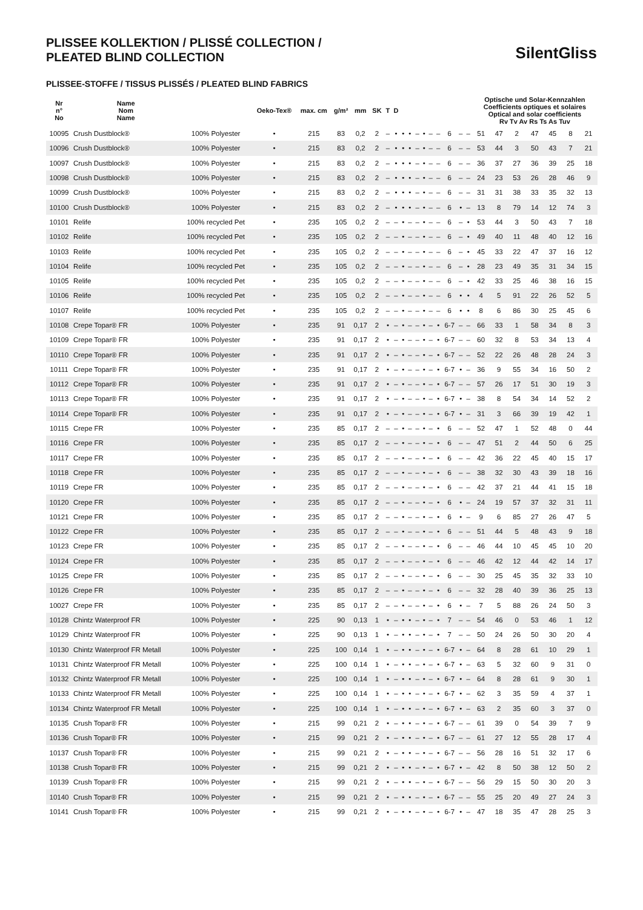PLISSEE KOLLEKTION / PLISSÉ COLLECTION /
PLEATED BLIND COLLECTION
SilentGliss
PLISSEE-STOFFE / TISSUS PLISSÉS / PLEATED BLIND FABRICS
| Nr n° No | Name Nom Name | | Oeko-Tex® | max. cm | g/m² | mm | SK | T | D | | | | | | | | | | Optische und Solar-Kennzahlen Coefficients optiques et solaires Optical and solar coefficients Rv Tv Av Rs Ts As Tuv | | | | | | |
| --- | --- | --- | --- | --- | --- | --- | --- | --- | --- | --- | --- | --- | --- | --- | --- | --- | --- | --- | --- | --- | --- | --- | --- | --- | --- |
| 10095 | Crush Dustblock® | 100% Polyester | • | 215 | 83 | 0,2 | 2 | – | • | • | • | – | • | – | – | 6 | – | – | 51 | 47 | 2 | 47 | 45 | 8 | 21 |
| 10096 | Crush Dustblock® | 100% Polyester | • | 215 | 83 | 0,2 | 2 | – | • | • | • | – | • | – | – | 6 | – | – | 53 | 44 | 3 | 50 | 43 | 7 | 21 |
| 10097 | Crush Dustblock® | 100% Polyester | • | 215 | 83 | 0,2 | 2 | – | • | • | • | – | • | – | – | 6 | – | – | 36 | 37 | 27 | 36 | 39 | 25 | 18 |
| 10098 | Crush Dustblock® | 100% Polyester | • | 215 | 83 | 0,2 | 2 | – | • | • | • | – | • | – | – | 6 | – | – | 24 | 23 | 53 | 26 | 28 | 46 | 9 |
| 10099 | Crush Dustblock® | 100% Polyester | • | 215 | 83 | 0,2 | 2 | – | • | • | • | – | • | – | – | 6 | – | – | 31 | 31 | 38 | 33 | 35 | 32 | 13 |
| 10100 | Crush Dustblock® | 100% Polyester | • | 215 | 83 | 0,2 | 2 | – | • | • | • | – | • | – | – | 6 | • | – | 13 | 8 | 79 | 14 | 12 | 74 | 3 |
| 10101 | Relife | 100% recycled Pet | • | 235 | 105 | 0,2 | 2 | – | – | • | – | – | • | – | – | 6 | – | • | 53 | 44 | 3 | 50 | 43 | 7 | 18 |
| 10102 | Relife | 100% recycled Pet | • | 235 | 105 | 0,2 | 2 | – | – | • | – | – | • | – | – | 6 | – | • | 49 | 40 | 11 | 48 | 40 | 12 | 16 |
| 10103 | Relife | 100% recycled Pet | • | 235 | 105 | 0,2 | 2 | – | – | • | – | – | • | – | – | 6 | – | • | 45 | 33 | 22 | 47 | 37 | 16 | 12 |
| 10104 | Relife | 100% recycled Pet | • | 235 | 105 | 0,2 | 2 | – | – | • | – | – | • | – | – | 6 | – | • | 28 | 23 | 49 | 35 | 31 | 34 | 15 |
| 10105 | Relife | 100% recycled Pet | • | 235 | 105 | 0,2 | 2 | – | – | • | – | – | • | – | – | 6 | – | • | 42 | 33 | 25 | 46 | 38 | 16 | 15 |
| 10106 | Relife | 100% recycled Pet | • | 235 | 105 | 0,2 | 2 | – | – | • | – | – | • | – | – | 6 | • | • | 4 | 5 | 91 | 22 | 26 | 52 | 5 |
| 10107 | Relife | 100% recycled Pet | • | 235 | 105 | 0,2 | 2 | – | – | • | – | – | • | – | – | 6 | • | • | 8 | 6 | 86 | 30 | 25 | 45 | 6 |
| 10108 | Crepe Topar® FR | 100% Polyester | • | 235 | 91 | 0,17 | 2 | • | – | • | – | – | • | – | • | 6-7 | – | – | 66 | 33 | 1 | 58 | 34 | 8 | 3 |
| 10109 | Crepe Topar® FR | 100% Polyester | • | 235 | 91 | 0,17 | 2 | • | – | • | – | – | • | – | • | 6-7 | – | – | 60 | 32 | 8 | 53 | 34 | 13 | 4 |
| 10110 | Crepe Topar® FR | 100% Polyester | • | 235 | 91 | 0,17 | 2 | • | – | • | – | – | • | – | • | 6-7 | – | – | 52 | 22 | 26 | 48 | 28 | 24 | 3 |
| 10111 | Crepe Topar® FR | 100% Polyester | • | 235 | 91 | 0,17 | 2 | • | – | • | – | – | • | – | • | 6-7 | • | – | 36 | 9 | 55 | 34 | 16 | 50 | 2 |
| 10112 | Crepe Topar® FR | 100% Polyester | • | 235 | 91 | 0,17 | 2 | • | – | • | – | – | • | – | • | 6-7 | – | – | 57 | 26 | 17 | 51 | 30 | 19 | 3 |
| 10113 | Crepe Topar® FR | 100% Polyester | • | 235 | 91 | 0,17 | 2 | • | – | • | – | – | • | – | • | 6-7 | • | – | 38 | 8 | 54 | 34 | 14 | 52 | 2 |
| 10114 | Crepe Topar® FR | 100% Polyester | • | 235 | 91 | 0,17 | 2 | • | – | • | – | – | • | – | • | 6-7 | • | – | 31 | 3 | 66 | 39 | 19 | 42 | 1 |
| 10115 | Crepe FR | 100% Polyester | • | 235 | 85 | 0,17 | 2 | – | – | • | – | – | • | – | • | 6 | – | – | 52 | 47 | 1 | 52 | 48 | 0 | 44 |
| 10116 | Crepe FR | 100% Polyester | • | 235 | 85 | 0,17 | 2 | – | – | • | – | – | • | – | • | 6 | – | – | 47 | 51 | 2 | 44 | 50 | 6 | 25 |
| 10117 | Crepe FR | 100% Polyester | • | 235 | 85 | 0,17 | 2 | – | – | • | – | – | • | – | • | 6 | – | – | 42 | 36 | 22 | 45 | 40 | 15 | 17 |
| 10118 | Crepe FR | 100% Polyester | • | 235 | 85 | 0,17 | 2 | – | – | • | – | – | • | – | • | 6 | – | – | 38 | 32 | 30 | 43 | 39 | 18 | 16 |
| 10119 | Crepe FR | 100% Polyester | • | 235 | 85 | 0,17 | 2 | – | – | • | – | – | • | – | • | 6 | – | – | 42 | 37 | 21 | 44 | 41 | 15 | 18 |
| 10120 | Crepe FR | 100% Polyester | • | 235 | 85 | 0,17 | 2 | – | – | • | – | – | • | – | • | 6 | • | – | 24 | 19 | 57 | 37 | 32 | 31 | 11 |
| 10121 | Crepe FR | 100% Polyester | • | 235 | 85 | 0,17 | 2 | – | – | • | – | – | • | – | • | 6 | • | – | 9 | 6 | 85 | 27 | 26 | 47 | 5 |
| 10122 | Crepe FR | 100% Polyester | • | 235 | 85 | 0,17 | 2 | – | – | • | – | – | • | – | • | 6 | – | – | 51 | 44 | 5 | 48 | 43 | 9 | 18 |
| 10123 | Crepe FR | 100% Polyester | • | 235 | 85 | 0,17 | 2 | – | – | • | – | – | • | – | • | 6 | – | – | 46 | 44 | 10 | 45 | 45 | 10 | 20 |
| 10124 | Crepe FR | 100% Polyester | • | 235 | 85 | 0,17 | 2 | – | – | • | – | – | • | – | • | 6 | – | – | 46 | 42 | 12 | 44 | 42 | 14 | 17 |
| 10125 | Crepe FR | 100% Polyester | • | 235 | 85 | 0,17 | 2 | – | – | • | – | – | • | – | • | 6 | – | – | 30 | 25 | 45 | 35 | 32 | 33 | 10 |
| 10126 | Crepe FR | 100% Polyester | • | 235 | 85 | 0,17 | 2 | – | – | • | – | – | • | – | • | 6 | – | – | 32 | 28 | 40 | 39 | 36 | 25 | 13 |
| 10027 | Crepe FR | 100% Polyester | • | 235 | 85 | 0,17 | 2 | – | – | • | – | – | • | – | • | 6 | • | – | 7 | 5 | 88 | 26 | 24 | 50 | 3 |
| 10128 | Chintz Waterproof FR | 100% Polyester | • | 225 | 90 | 0,13 | 1 | • | – | • | • | – | • | – | • | 7 | – | – | 54 | 46 | 0 | 53 | 46 | 1 | 12 |
| 10129 | Chintz Waterproof FR | 100% Polyester | • | 225 | 90 | 0,13 | 1 | • | – | • | • | – | • | – | • | 7 | – | – | 50 | 24 | 26 | 50 | 30 | 20 | 4 |
| 10130 | Chintz Waterproof FR Metall | 100% Polyester | • | 225 | 100 | 0,14 | 1 | • | – | • | • | – | • | – | • | 6-7 | • | – | 64 | 8 | 28 | 61 | 10 | 29 | 1 |
| 10131 | Chintz Waterproof FR Metall | 100% Polyester | • | 225 | 100 | 0,14 | 1 | • | – | • | • | – | • | – | • | 6-7 | • | – | 63 | 5 | 32 | 60 | 9 | 31 | 0 |
| 10132 | Chintz Waterproof FR Metall | 100% Polyester | • | 225 | 100 | 0,14 | 1 | • | – | • | • | – | • | – | • | 6-7 | • | – | 64 | 8 | 28 | 61 | 9 | 30 | 1 |
| 10133 | Chintz Waterproof FR Metall | 100% Polyester | • | 225 | 100 | 0,14 | 1 | • | – | • | • | – | • | – | • | 6-7 | • | – | 62 | 3 | 35 | 59 | 4 | 37 | 1 |
| 10134 | Chintz Waterproof FR Metall | 100% Polyester | • | 225 | 100 | 0,14 | 1 | • | – | • | • | – | • | – | • | 6-7 | • | – | 63 | 2 | 35 | 60 | 3 | 37 | 0 |
| 10135 | Crush Topar® FR | 100% Polyester | • | 215 | 99 | 0,21 | 2 | • | – | • | • | – | • | – | • | 6-7 | – | – | 61 | 39 | 0 | 54 | 39 | 7 | 9 |
| 10136 | Crush Topar® FR | 100% Polyester | • | 215 | 99 | 0,21 | 2 | • | – | • | • | – | • | – | • | 6-7 | – | – | 61 | 27 | 12 | 55 | 28 | 17 | 4 |
| 10137 | Crush Topar® FR | 100% Polyester | • | 215 | 99 | 0,21 | 2 | • | – | • | • | – | • | – | • | 6-7 | – | – | 56 | 28 | 16 | 51 | 32 | 17 | 6 |
| 10138 | Crush Topar® FR | 100% Polyester | • | 215 | 99 | 0,21 | 2 | • | – | • | • | – | • | – | • | 6-7 | • | – | 42 | 8 | 50 | 38 | 12 | 50 | 2 |
| 10139 | Crush Topar® FR | 100% Polyester | • | 215 | 99 | 0,21 | 2 | • | – | • | • | – | • | – | • | 6-7 | – | – | 56 | 29 | 15 | 50 | 30 | 20 | 3 |
| 10140 | Crush Topar® FR | 100% Polyester | • | 215 | 99 | 0,21 | 2 | • | – | • | • | – | • | – | • | 6-7 | – | – | 55 | 25 | 20 | 49 | 27 | 24 | 3 |
| 10141 | Crush Topar® FR | 100% Polyester | • | 215 | 99 | 0,21 | 2 | • | – | • | • | – | • | – | • | 6-7 | • | – | 47 | 18 | 35 | 47 | 28 | 25 | 3 |